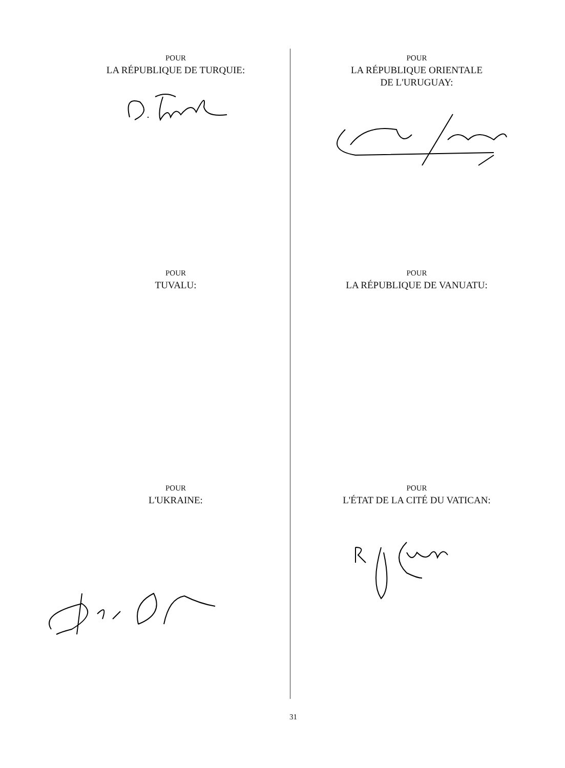POUR
LA RÉPUBLIQUE DE TURQUIE:
POUR
LA RÉPUBLIQUE ORIENTALE
DE L'URUGUAY:
POUR
TUVALU:
POUR
LA RÉPUBLIQUE DE VANUATU:
POUR
L'UKRAINE:
POUR
L'ÉTAT DE LA CITÉ DU VATICAN:
31